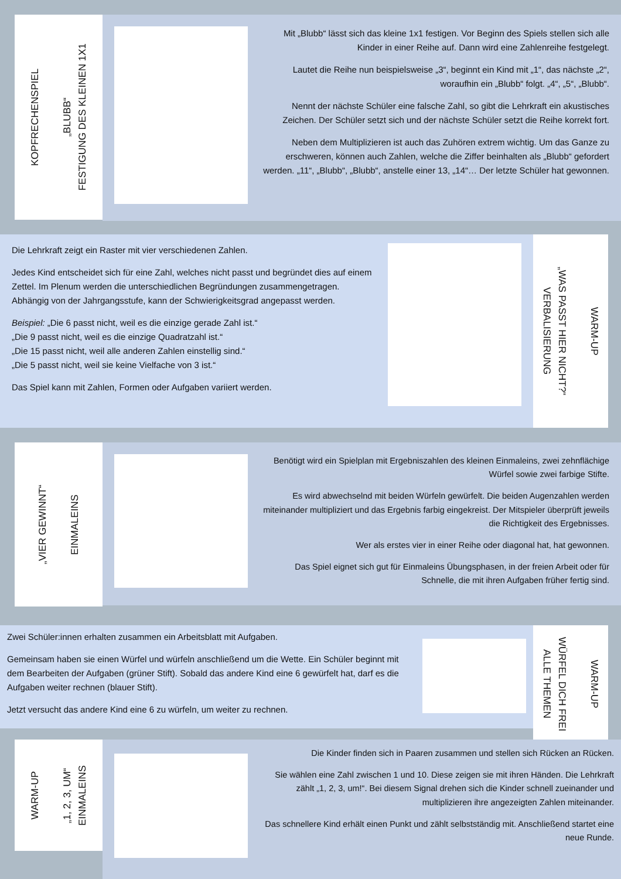KOPFRECHENSPIEL
„BLUBB“
FESTIGUNG DES KLEINEN 1X1
Mit „Blubb“ lässt sich das kleine 1x1 festigen. Vor Beginn des Spiels stellen sich alle Kinder in einer Reihe auf. Dann wird eine Zahlenreihe festgelegt.
Lautet die Reihe nun beispielsweise „3“, beginnt ein Kind mit „1“, das nächste „2“, woraufhin ein „Blubb“ folgt. „4“, „5“, „Blubb“.
Nennt der nächste Schüler eine falsche Zahl, so gibt die Lehrkraft ein akustisches Zeichen. Der Schüler setzt sich und der nächste Schüler setzt die Reihe korrekt fort.
Neben dem Multiplizieren ist auch das Zuhören extrem wichtig. Um das Ganze zu erschweren, können auch Zahlen, welche die Ziffer beinhalten als „Blubb“ gefordert werden. „11“, „Blubb“, „Blubb“, anstelle einer 13, „14“… Der letzte Schüler hat gewonnen.
Die Lehrkraft zeigt ein Raster mit vier verschiedenen Zahlen.
Jedes Kind entscheidet sich für eine Zahl, welches nicht passt und begründet dies auf einem Zettel. Im Plenum werden die unterschiedlichen Begründungen zusammengetragen. Abhängig von der Jahrgangsstufe, kann der Schwierigkeitsgrad angepasst werden.
Beispiel: „Die 6 passt nicht, weil es die einzige gerade Zahl ist.“
„Die 9 passt nicht, weil es die einzige Quadratzahl ist.“
„Die 15 passt nicht, weil alle anderen Zahlen einstellig sind.“
„Die 5 passt nicht, weil sie keine Vielfache von 3 ist.“
Das Spiel kann mit Zahlen, Formen oder Aufgaben variiert werden.
„WAS PASST HIER NICHT?“
VERBALISIERUNG
WARM-UP
„VIER GEWINNT“
EINMALEINS
Benötigt wird ein Spielplan mit Ergebniszahlen des kleinen Einmaleins, zwei zehnflächige Würfel sowie zwei farbige Stifte.
Es wird abwechselnd mit beiden Würfeln gewürfelt. Die beiden Augenzahlen werden miteinander multipliziert und das Ergebnis farbig eingekreist. Der Mitspieler überprüft jeweils die Richtigkeit des Ergebnisses.
Wer als erstes vier in einer Reihe oder diagonal hat, hat gewonnen.
Das Spiel eignet sich gut für Einmaleins Übungsphasen, in der freien Arbeit oder für Schnelle, die mit ihren Aufgaben früher fertig sind.
Zwei Schüler:innen erhalten zusammen ein Arbeitsblatt mit Aufgaben.
Gemeinsam haben sie einen Würfel und würfeln anschließend um die Wette. Ein Schüler beginnt mit dem Bearbeiten der Aufgaben (grüner Stift). Sobald das andere Kind eine 6 gewürfelt hat, darf es die Aufgaben weiter rechnen (blauer Stift).
Jetzt versucht das andere Kind eine 6 zu würfeln, um weiter zu rechnen.
WÜRFEL DICH FREI
ALLE THEMEN
WARM-UP
WARM-UP
„1, 2, 3, UM“
EINMALEINS
Die Kinder finden sich in Paaren zusammen und stellen sich Rücken an Rücken.
Sie wählen eine Zahl zwischen 1 und 10. Diese zeigen sie mit ihren Händen. Die Lehrkraft zählt „1, 2, 3, um!“. Bei diesem Signal drehen sich die Kinder schnell zueinander und multiplizieren ihre angezeigten Zahlen miteinander.
Das schnellere Kind erhält einen Punkt und zählt selbstständig mit. Anschließend startet eine neue Runde.